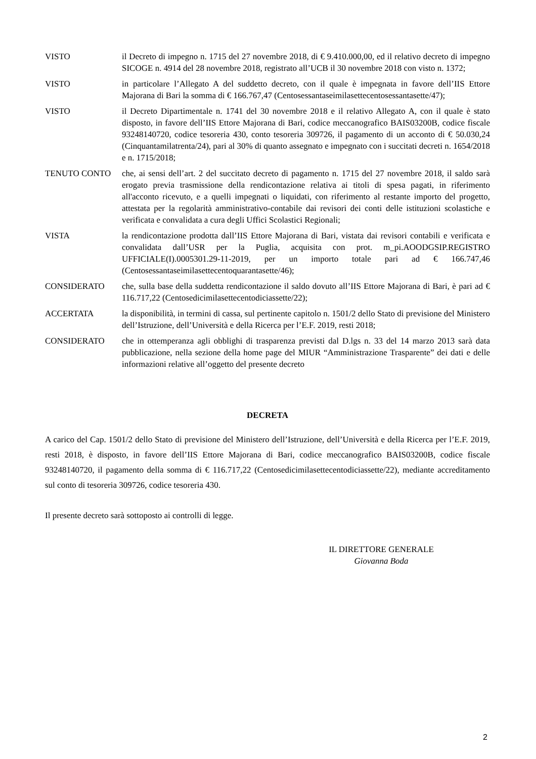VISTO il Decreto di impegno n. 1715 del 27 novembre 2018, di € 9.410.000,00, ed il relativo decreto di impegno SICOGE n. 4914 del 28 novembre 2018, registrato all’UCB il 30 novembre 2018 con visto n. 1372;
VISTO in particolare l’Allegato A del suddetto decreto, con il quale è impegnata in favore dell’IIS Ettore Majorana di Bari la somma di € 166.767,47 (Centosessantaseimilasettecentosessantasette/47);
VISTO il Decreto Dipartimentale n. 1741 del 30 novembre 2018 e il relativo Allegato A, con il quale è stato disposto, in favore dell’IIS Ettore Majorana di Bari, codice meccanografico BAIS03200B, codice fiscale 93248140720, codice tesoreria 430, conto tesoreria 309726, il pagamento di un acconto di € 50.030,24 (Cinquantamilatrenta/24), pari al 30% di quanto assegnato e impegnato con i succitati decreti n. 1654/2018 e n. 1715/2018;
TENUTO CONTO che, ai sensi dell’art. 2 del succitato decreto di pagamento n. 1715 del 27 novembre 2018, il saldo sarà erogato previa trasmissione della rendicontazione relativa ai titoli di spesa pagati, in riferimento all'acconto ricevuto, e a quelli impegnati o liquidati, con riferimento al restante importo del progetto, attestata per la regolarità amministrativo-contabile dai revisori dei conti delle istituzioni scolastiche e verificata e convalidata a cura degli Uffici Scolastici Regionali;
VISTA la rendicontazione prodotta dall’IIS Ettore Majorana di Bari, vistata dai revisori contabili e verificata e convalidata dall’USR per la Puglia, acquisita con prot. m_pi.AOODGSIP.REGISTRO UFFICIALE(I).0005301.29-11-2019, per un importo totale pari ad € 166.747,46 (Centosessantaseimilasettecentoquarantasette/46);
CONSIDERATO che, sulla base della suddetta rendicontazione il saldo dovuto all’IIS Ettore Majorana di Bari, è pari ad € 116.717,22 (Centosedicimilasettecentodiciassette/22);
ACCERTATA la disponibilità, in termini di cassa, sul pertinente capitolo n. 1501/2 dello Stato di previsione del Ministero dell’Istruzione, dell’Università e della Ricerca per l’E.F. 2019, resti 2018;
CONSIDERATO che in ottemperanza agli obblighi di trasparenza previsti dal D.lgs n. 33 del 14 marzo 2013 sarà data pubblicazione, nella sezione della home page del MIUR “Amministrazione Trasparente” dei dati e delle informazioni relative all’oggetto del presente decreto
DECRETA
A carico del Cap. 1501/2 dello Stato di previsione del Ministero dell’Istruzione, dell’Università e della Ricerca per l’E.F. 2019, resti 2018, è disposto, in favore dell’IIS Ettore Majorana di Bari, codice meccanografico BAIS03200B, codice fiscale 93248140720, il pagamento della somma di € 116.717,22 (Centosedicimilasettecentodiciassette/22), mediante accreditamento sul conto di tesoreria 309726, codice tesoreria 430.
Il presente decreto sarà sottoposto ai controlli di legge.
IL DIRETTORE GENERALE
Giovanna Boda
2